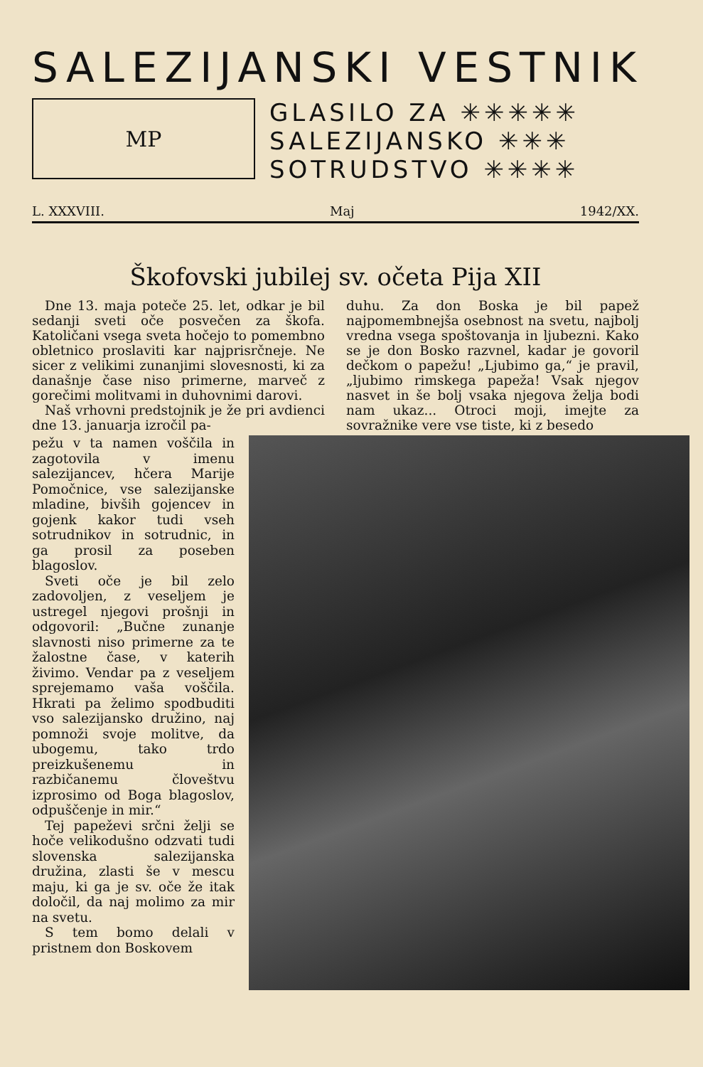SALEZIJANSKI VESTNIK
MP
GLASILO ZA ✳✳✳✳✳
SALEZIJANSKO ✳✳✳
SOTRUDSTVO ✳✳✳✳
L. XXXVIII. Maj 1942/XX.
Škofovski jubilej sv. očeta Pija XII
Dne 13. maja poteče 25. let, odkar je bil sedanji sveti oče posvečen za škofa. Katoličani vsega sveta hočejo to pomembno obletnico proslaviti kar najprisrčneje. Ne sicer z velikimi zunanjimi slovesnosti, ki za današnje čase niso primerne, marveč z gorečimi molitvami in duhovnimi darovi.
Naš vrhovni predstojnik je že pri avdienci dne 13. januarja izročil pa-
duhu. Za don Boska je bil papež najpomembnejša osebnost na svetu, najbolj vredna vsega spoštovanja in ljubezni. Kako se je don Bosko razvnel, kadar je govoril dečkom o papežu! „Ljubimo ga,“ je pravil, „ljubimo rimskega papeža! Vsak njegov nasvet in še bolj vsaka njegova želja bodi nam ukaz... Otroci moji, imejte za sovražnike vere vse tiste, ki z besedo
pežu v ta namen voščila in zagotovila v imenu salezijancev, hčera Marije Pomočnice, vse salezijanske mladine, bivših gojencev in gojenk kakor tudi vseh sotrudnikov in sotrudnic, in ga prosil za poseben blagoslov.
Sveti oče je bil zelo zadovoljen, z veseljem je ustregel njegovi prošnji in odgovoril: „Bučne zunanje slavnosti niso primerne za te žalostne čase, v katerih živimo. Vendar pa z veseljem sprejemamo vaša voščila. Hkrati pa želimo spodbuditi vso salezijansko družino, naj pomnoži svoje molitve, da ubogemu, tako trdo preizkušenemu in razbičanemu človeštvu izprosimo od Boga blagoslov, odpuščenje in mir.“
Tej papeževi srčni želji se hoče velikodušno odzvati tudi slovenska salezijanska družina, zlasti še v mescu maju, ki ga je sv. oče že itak določil, da naj molimo za mir na svetu.
S tem bomo delali v pristnem don Boskovem